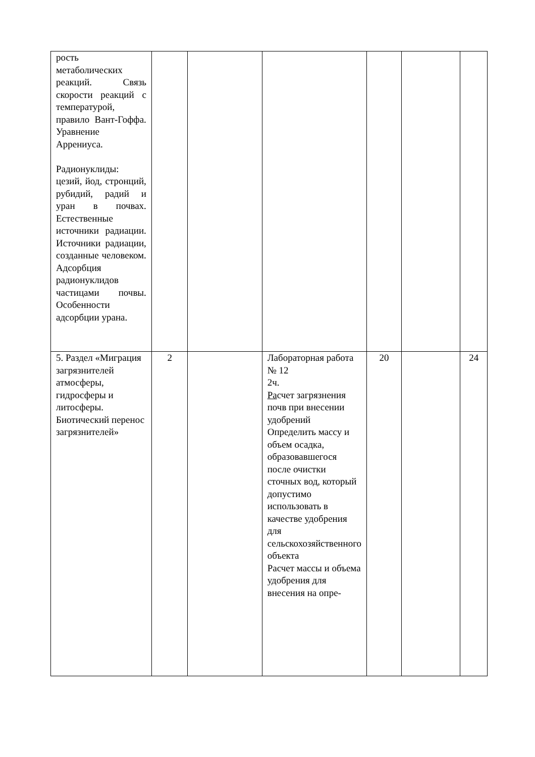| рость метаболических реакций. Связь скорости реакций с температурой, правило Вант-Гоффа. Уравнение Аррениуса. Радионуклиды: цезий, йод, стронций, рубидий, радий и уран в почвах. Естественные источники радиации. Источники радиации, созданные человеком. Адсорбция радионуклидов частицами почвы. Особенности адсорбции урана. | | | | | | |
| 5. Раздел «Миграция загрязнителей атмосферы, гидросферы и литосферы. Биотический перенос загрязнителей» | 2 | | Лабораторная работа № 12 2ч. Ра счет загрязнения почв при внесении удобрений Определить массу и объем осадка, образовавшегося после очистки сточных вод, который допустимо использовать в качестве удобрения для сельскохозяйственного объекта Расчет массы и объема удобрения для внесения на опре- | 20 | | 24 |